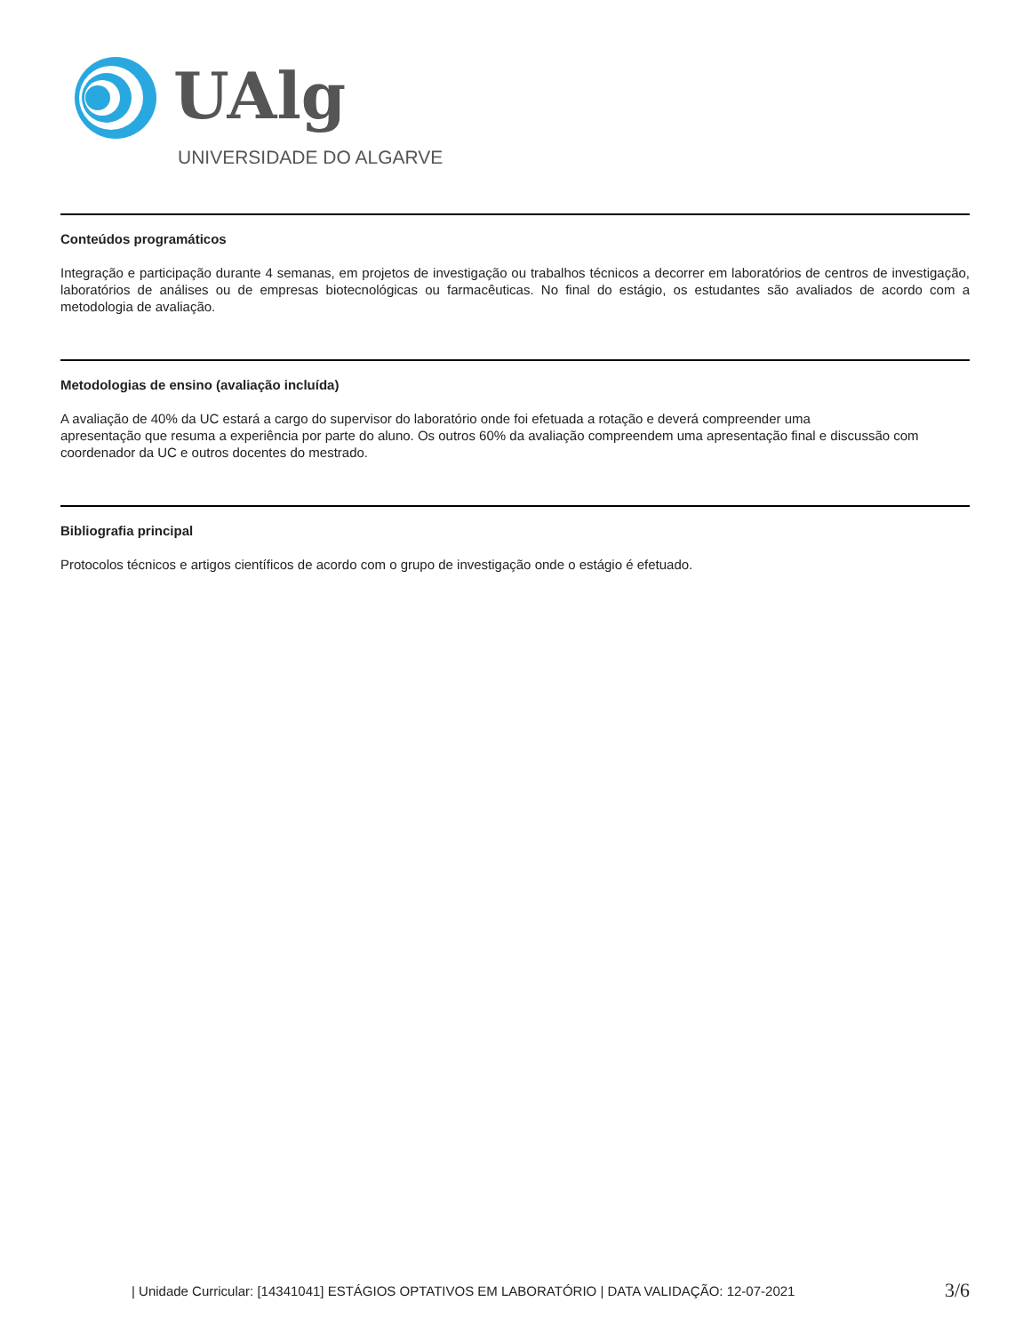UAlg
UNIVERSIDADE DO ALGARVE
Conteúdos programáticos
Integração e participação durante 4 semanas, em projetos de investigação ou trabalhos técnicos a decorrer em laboratórios de centros de investigação, laboratórios de análises ou de empresas biotecnológicas ou farmacêuticas. No final do estágio, os estudantes são avaliados de acordo com a metodologia de avaliação.
Metodologias de ensino (avaliação incluída)
A avaliação de 40% da UC estará a cargo do supervisor do laboratório onde foi efetuada a rotação e deverá compreender uma
apresentação que resuma a experiência por parte do aluno. Os outros 60% da avaliação compreendem uma apresentação final e discussão com coordenador da UC e outros docentes do mestrado.
Bibliografia principal
Protocolos técnicos e artigos científicos de acordo com o grupo de investigação onde o estágio é efetuado.
| Unidade Curricular: [14341041] ESTÁGIOS OPTATIVOS EM LABORATÓRIO | DATA VALIDAÇÃO: 12-07-2021 3/6